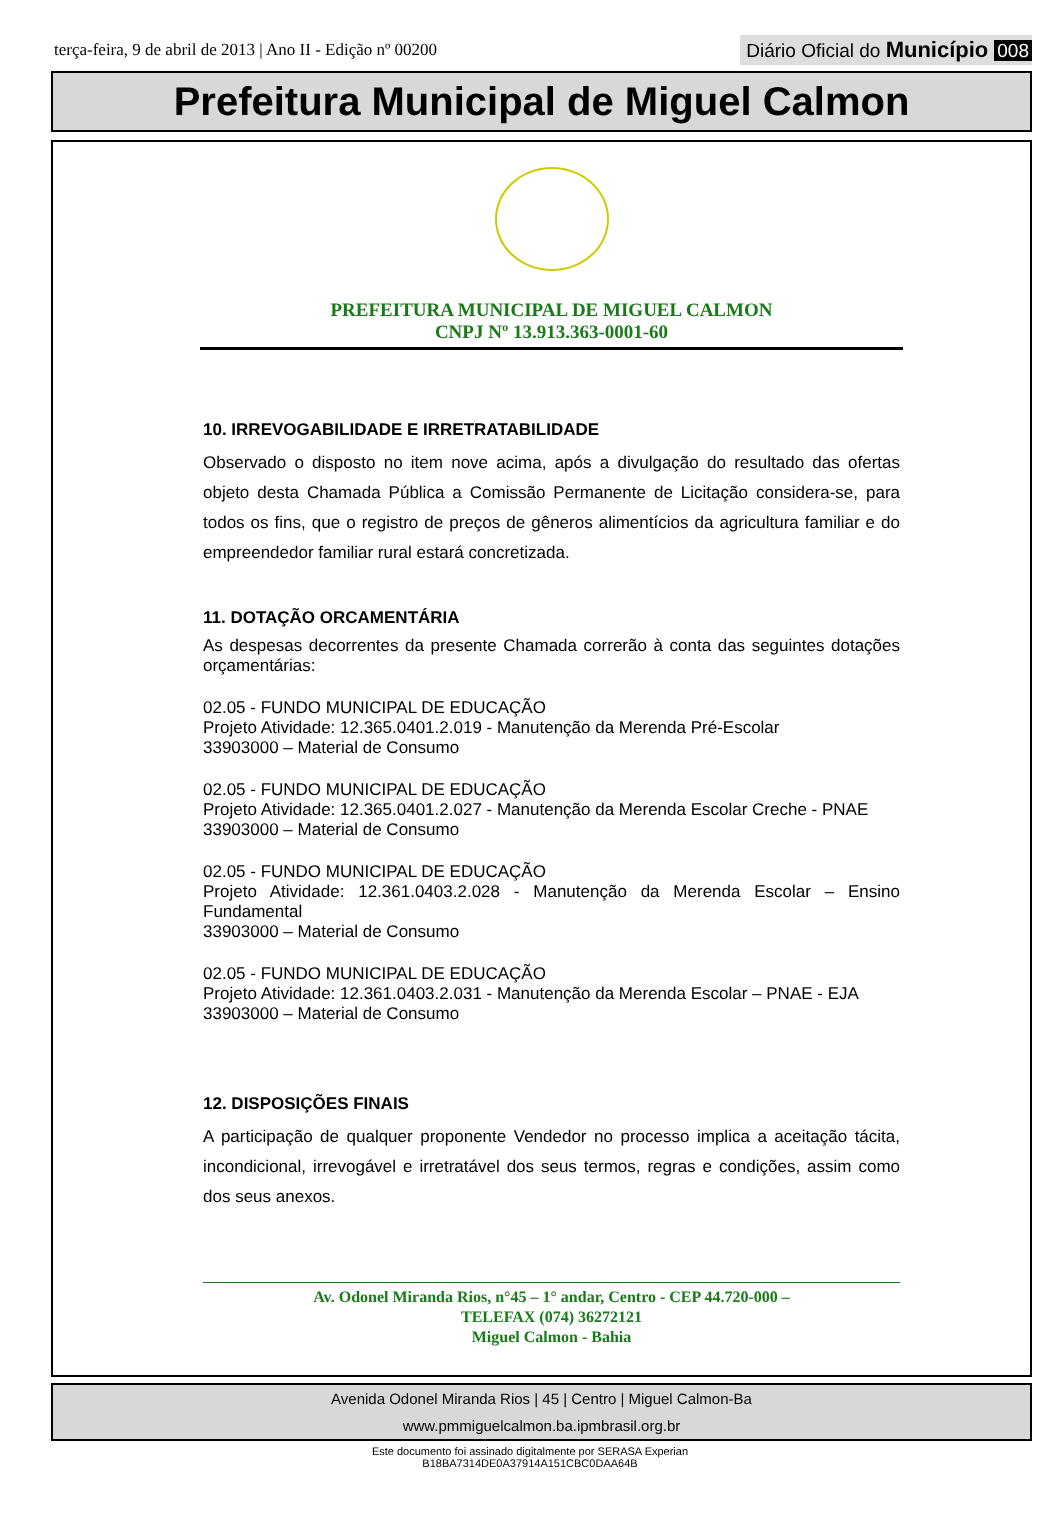terça-feira, 9 de abril de 2013 | Ano II - Edição nº 00200
Diário Oficial do Município 008
Prefeitura Municipal de Miguel Calmon
PREFEITURA MUNICIPAL DE MIGUEL CALMON
CNPJ Nº 13.913.363-0001-60
10. IRREVOGABILIDADE E IRRETRATABILIDADE
Observado o disposto no item nove acima, após a divulgação do resultado das ofertas objeto desta Chamada Pública a Comissão Permanente de Licitação considera-se, para todos os fins, que o registro de preços de gêneros alimentícios da agricultura familiar e do empreendedor familiar rural estará concretizada.
11. DOTAÇÃO ORCAMENTÁRIA
As despesas decorrentes da presente Chamada correrão à conta das seguintes dotações orçamentárias:
02.05 - FUNDO MUNICIPAL DE EDUCAÇÃO
Projeto Atividade: 12.365.0401.2.019 - Manutenção da Merenda Pré-Escolar
33903000 – Material de Consumo
02.05 - FUNDO MUNICIPAL DE EDUCAÇÃO
Projeto Atividade: 12.365.0401.2.027 - Manutenção da Merenda Escolar Creche - PNAE
33903000 – Material de Consumo
02.05 - FUNDO MUNICIPAL DE EDUCAÇÃO
Projeto Atividade: 12.361.0403.2.028 - Manutenção da Merenda Escolar – Ensino Fundamental
33903000 – Material de Consumo
02.05 - FUNDO MUNICIPAL DE EDUCAÇÃO
Projeto Atividade: 12.361.0403.2.031 - Manutenção da Merenda Escolar – PNAE - EJA
33903000 – Material de Consumo
12. DISPOSIÇÕES FINAIS
A participação de qualquer proponente Vendedor no processo implica a aceitação tácita, incondicional, irrevogável e irretratável dos seus termos, regras e condições, assim como dos seus anexos.
Av. Odonel Miranda Rios, n°45 – 1° andar, Centro - CEP 44.720-000 –
TELEFAX (074) 36272121
Miguel Calmon - Bahia
Avenida Odonel Miranda Rios | 45 | Centro | Miguel Calmon-Ba
www.pmmiguelcalmon.ba.ipmbrasil.org.br
Este documento foi assinado digitalmente por SERASA Experian
B18BA7314DE0A37914A151CBC0DAA64B